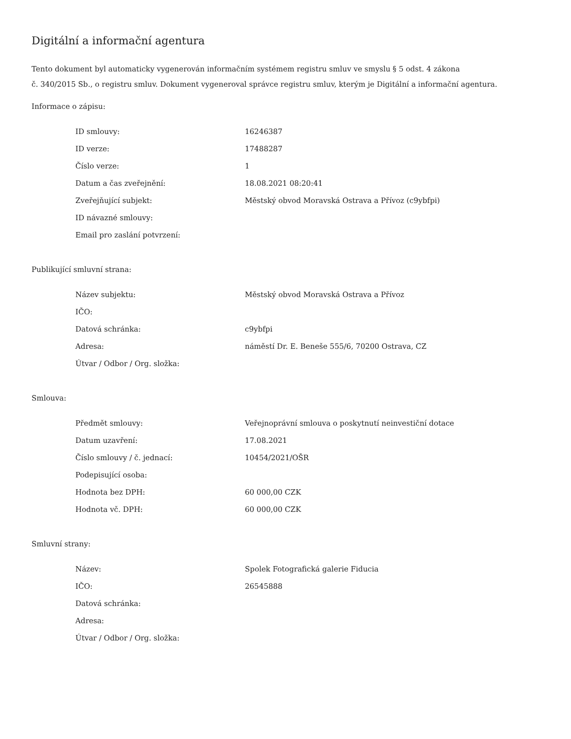Digitální a informační agentura
Tento dokument byl automaticky vygenerován informačním systémem registru smluv ve smyslu § 5 odst. 4 zákona
č. 340/2015 Sb., o registru smluv. Dokument vygeneroval správce registru smluv, kterým je Digitální a informační agentura.
Informace o zápisu:
| ID smlouvy: | 16246387 |
| ID verze: | 17488287 |
| Číslo verze: | 1 |
| Datum a čas zveřejnění: | 18.08.2021 08:20:41 |
| Zveřejňující subjekt: | Městský obvod Moravská Ostrava a Přívoz (c9ybfpi) |
| ID návazné smlouvy: | |
| Email pro zaslání potvrzení: | |
Publikující smluvní strana:
| Název subjektu: | Městský obvod Moravská Ostrava a Přívoz |
| IČO: | |
| Datová schránka: | c9ybfpi |
| Adresa: | náměstí Dr. E. Beneše 555/6, 70200 Ostrava, CZ |
| Útvar / Odbor / Org. složka: | |
Smlouva:
| Předmět smlouvy: | Veřejnoprávní smlouva o poskytnutí neinvestiční dotace |
| Datum uzavření: | 17.08.2021 |
| Číslo smlouvy / č. jednací: | 10454/2021/OŠR |
| Podepisující osoba: | |
| Hodnota bez DPH: | 60 000,00 CZK |
| Hodnota vč. DPH: | 60 000,00 CZK |
Smluvní strany:
| Název: | Spolek Fotografická galerie Fiducia |
| IČO: | 26545888 |
| Datová schránka: | |
| Adresa: | |
| Útvar / Odbor / Org. složka: | |